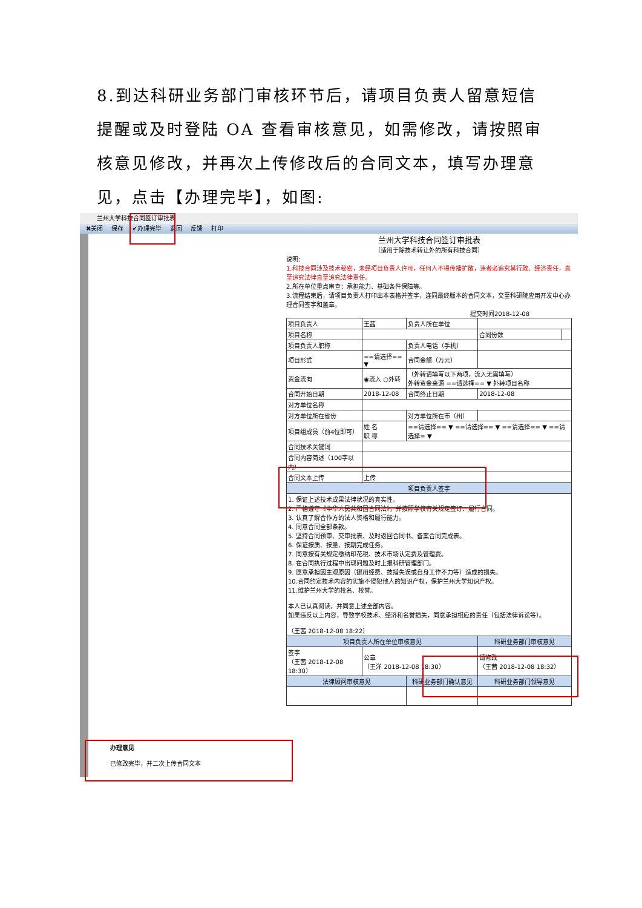8.到达科研业务部门审核环节后，请项目负责人留意短信提醒或及时登陆 OA 查看审核意见，如需修改，请按照审核意见修改，并再次上传修改后的合同文本，填写办理意见，点击【办理完毕】，如图:
兰州大学科技合同签订审批表
✖关闭 保存 ✔办理完毕 退回 反馈 打印
兰州大学科技合同签订审批表
（适用于除技术转让外的所有科技合同）
说明:
1.科技合同涉及技术秘密，未经项目负责人许可，任何人不得传播扩散，违者必追究其行政、经济责任，直至追究法律直至追究法律责任。
2.所在单位重点审查：承担能力、基础条件保障等。
3.流程结束后，请项目负责人打印出本表格并签字，连同最终版本的合同文本，交至科研院应用开发中心办理合同签字和盖章。
提交时间2018-12-08
| 项目负责人 | 王茜 | 负责人所在单位 | | | |
| 项目名称 | | | | 合同份数 | |
| 项目负责人职称 | | 负责人电话（手机） | | | |
| 项目形式 | ==请选择== ▼ | 合同金额（万元） | | | |
| 资金流向 | ◉流入 ○外转 | （外转请填写以下两项，流入无需填写） 外转资金来源 ==请选择== ▼ 外转项目名称 | | | |
| 合同开始日期 | 2018-12-08 | 合同终止日期 | 2018-12-08 | | |
| 对方单位名称 | | | | | |
| 对方单位所在省份 | | 对方单位所在市（州） | | | |
| 项目组成员（前4位即可） | 姓 名 职 称 | ==请选择== ▼ ==请选择== ▼ ==请选择== ▼ ==请选择= ▼ | | | |
| 合同技术关键词 | | | | | |
| 合同内容简述（100字以内） | | | | | |
| 合同文本上传 | 上传 | | | | |
| 项目负责人签字 | | | | | |
| 1. 保证上述技术成果法律状况的真实性。 2. 严格遵守《中华人民共和国合同法》，并按照学校有关规定签订、履行合同。 3. 认真了解合作方的法人资格和履行能力。 4. 同意合同全部条款。 5. 坚持合同预审、交审批表、及时返回合同书、备案合同完成表。 6. 保证按质、按量、按期完成任务。 7. 同意按有关规定缴纳印花税、技术市场认定费及管理费。 8. 在合同执行过程中出现问题及时上报科研管理部门。 9. 愿意承担因主观原因（挪用经费、技措失误或自身工作不力等）造成的损失。 10.合同约定技术内容的实施不侵犯他人的知识产权，保护兰州大学知识产权。 11.维护兰州大学的校名、校誉。 本人已认真阅读，并同意上述全部内容。 如果违反以上内容，导致学校技术、经济和名誉损失，同意承担相应的责任（包括法律诉讼等）。 （王茜 2018-12-08 18:22） | | | | | |
| 项目负责人所在单位审核意见 | | | 科研业务部门审核意见 | | |
| 签字 （王茜 2018-12-08 18:30） | 公章 （王洋 2018-12-08 18:30） | | 请修改 （王茜 2018-12-08 18:32） | | |
| 法律顾问审核意见 | | 科研业务部门确认意见 | | 科研业务部门领导意见 | |
办理意见
已修改完毕，并二次上传合同文本